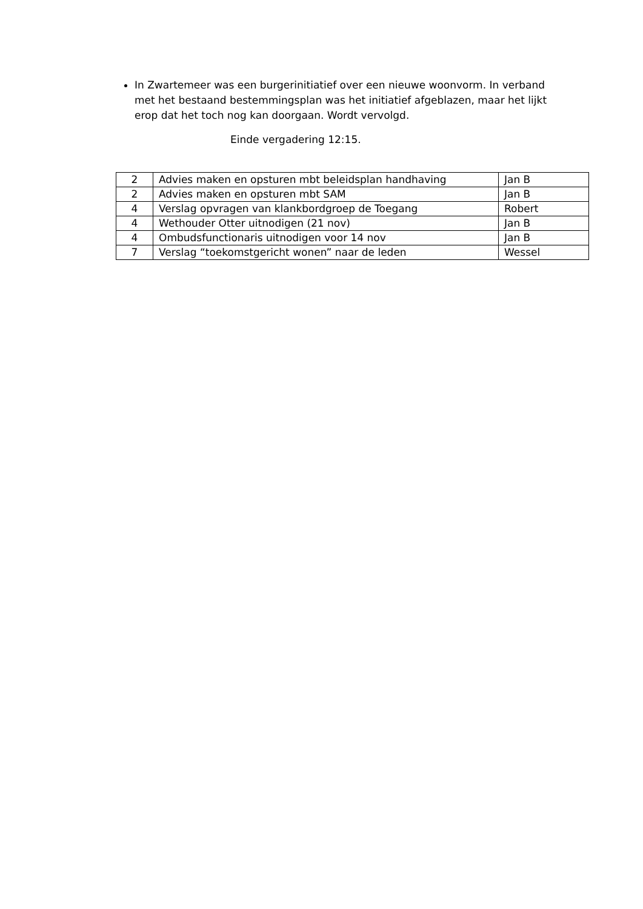In Zwartemeer was een burgerinitiatief over een nieuwe woonvorm. In verband met het bestaand bestemmingsplan was het initiatief afgeblazen, maar het lijkt erop dat het toch nog kan doorgaan. Wordt vervolgd.
Einde vergadering 12:15.
| 2 | Advies maken en opsturen mbt beleidsplan handhaving | Jan B |
| 2 | Advies maken en opsturen mbt SAM | Jan B |
| 4 | Verslag opvragen van klankbordgroep de Toegang | Robert |
| 4 | Wethouder Otter uitnodigen (21 nov) | Jan B |
| 4 | Ombudsfunctionaris uitnodigen voor 14 nov | Jan B |
| 7 | Verslag “toekomstgericht wonen” naar de leden | Wessel |